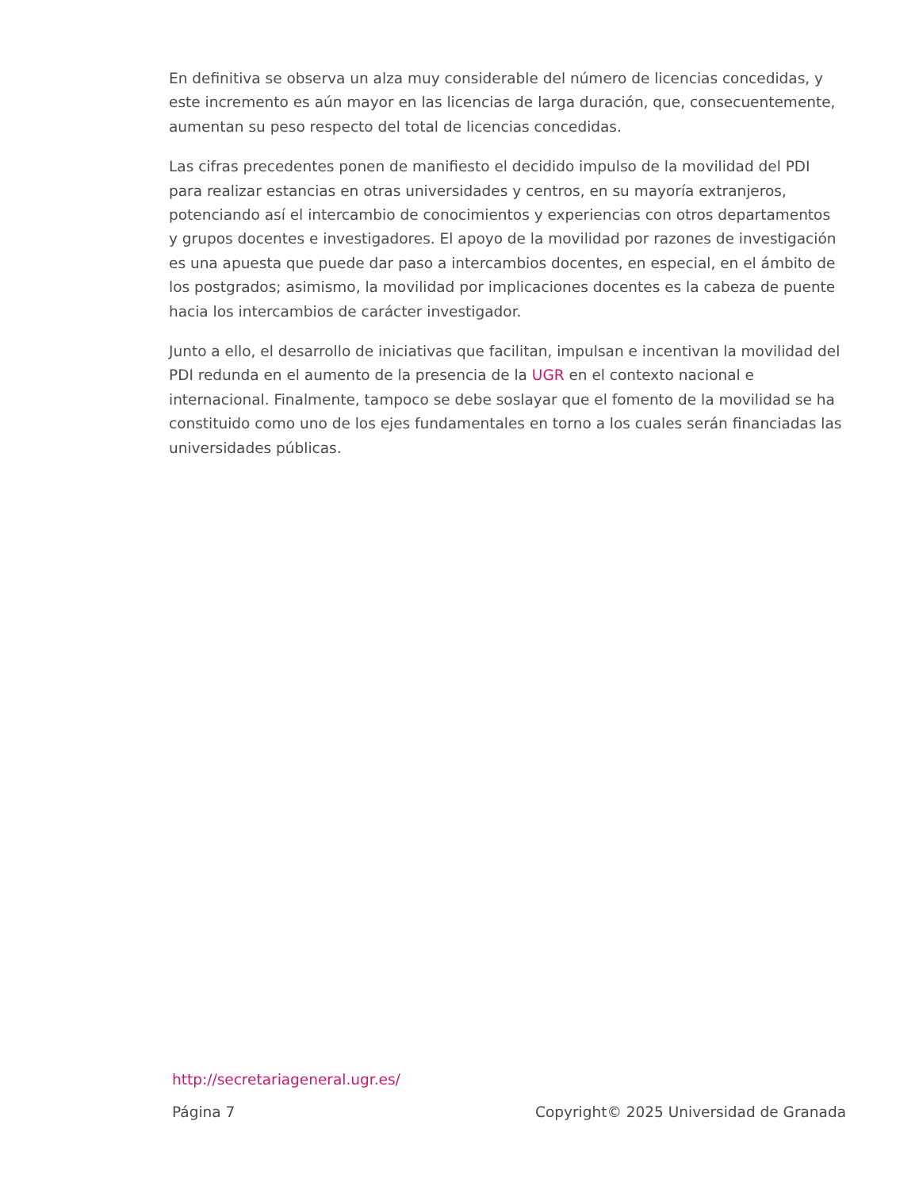En definitiva se observa un alza muy considerable del número de licencias concedidas, y este incremento es aún mayor en las licencias de larga duración, que, consecuentemente, aumentan su peso respecto del total de licencias concedidas.
Las cifras precedentes ponen de manifiesto el decidido impulso de la movilidad del PDI para realizar estancias en otras universidades y centros, en su mayoría extranjeros, potenciando así el intercambio de conocimientos y experiencias con otros departamentos y grupos docentes e investigadores. El apoyo de la movilidad por razones de investigación es una apuesta que puede dar paso a intercambios docentes, en especial, en el ámbito de los postgrados; asimismo, la movilidad por implicaciones docentes es la cabeza de puente hacia los intercambios de carácter investigador.
Junto a ello, el desarrollo de iniciativas que facilitan, impulsan e incentivan la movilidad del PDI redunda en el aumento de la presencia de la UGR en el contexto nacional e internacional. Finalmente, tampoco se debe soslayar que el fomento de la movilidad se ha constituido como uno de los ejes fundamentales en torno a los cuales serán financiadas las universidades públicas.
http://secretariageneral.ugr.es/
Página 7 Copyright© 2025 Universidad de Granada